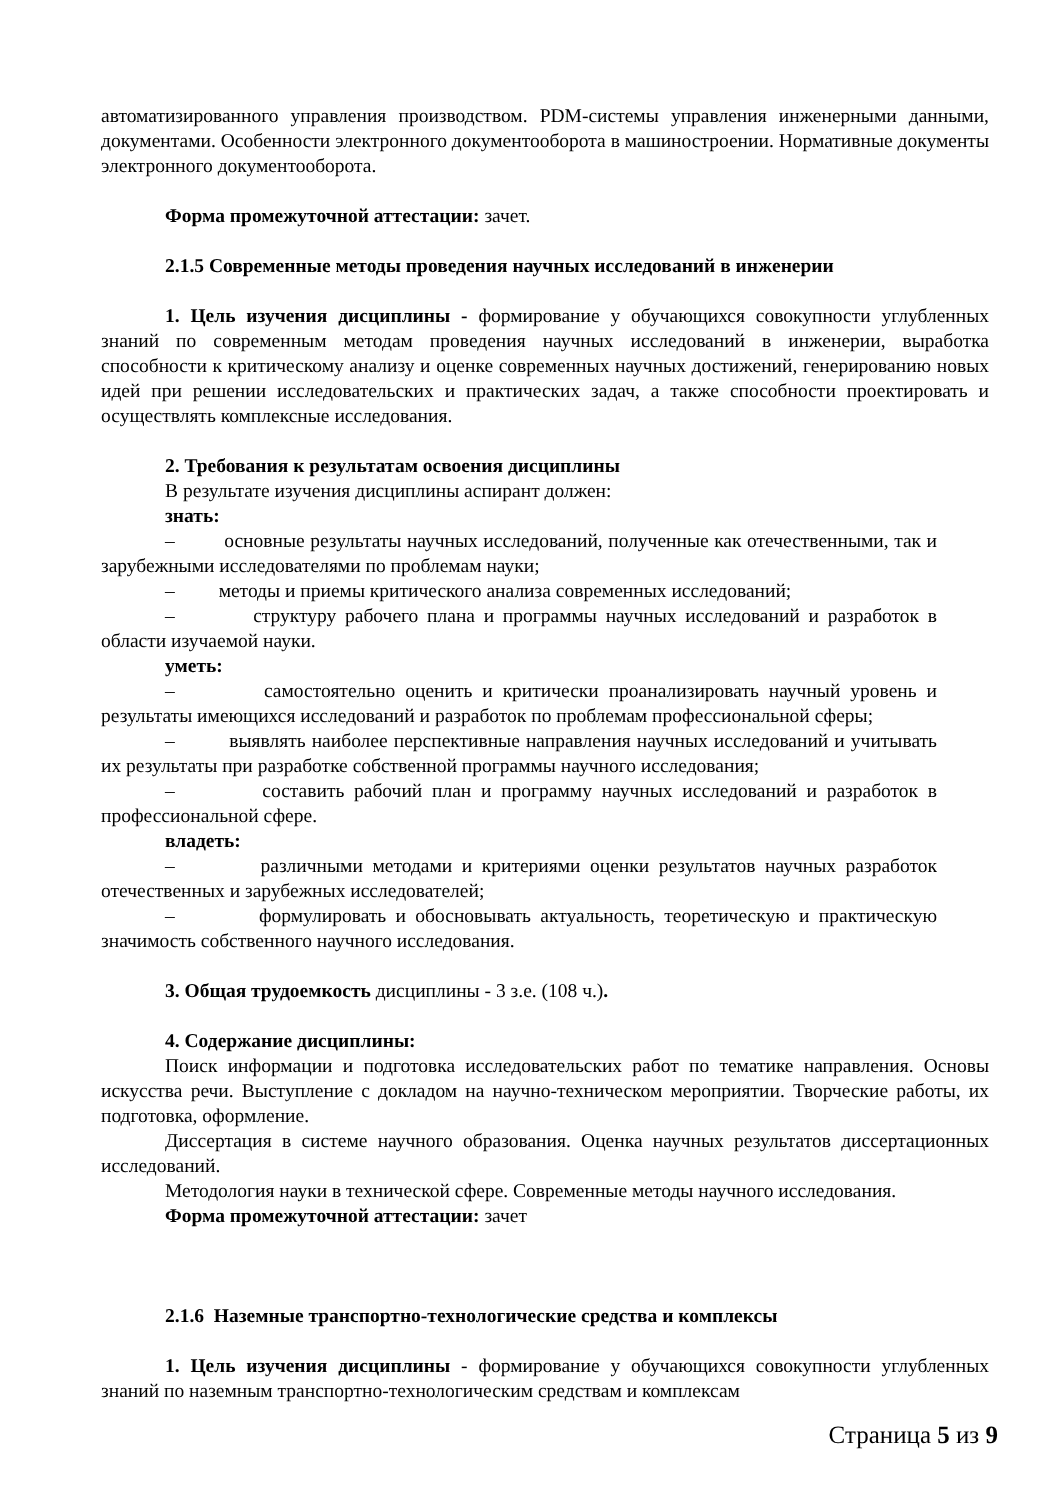автоматизированного управления производством. PDM-системы управления инженерными данными, документами. Особенности электронного документооборота в машиностроении. Нормативные документы электронного документооборота.
Форма промежуточной аттестации: зачет.
2.1.5 Современные методы проведения научных исследований в инженерии
1. Цель изучения дисциплины - формирование у обучающихся совокупности углубленных знаний по современным методам проведения научных исследований в инженерии, выработка способности к критическому анализу и оценке современных научных достижений, генерированию новых идей при решении исследовательских и практических задач, а также способности проектировать и осуществлять комплексные исследования.
2. Требования к результатам освоения дисциплины
В результате изучения дисциплины аспирант должен:
знать:
– основные результаты научных исследований, полученные как отечественными, так и зарубежными исследователями по проблемам науки;
– методы и приемы критического анализа современных исследований;
– структуру рабочего плана и программы научных исследований и разработок в области изучаемой науки.
уметь:
– самостоятельно оценить и критически проанализировать научный уровень и результаты имеющихся исследований и разработок по проблемам профессиональной сферы;
– выявлять наиболее перспективные направления научных исследований и учитывать их результаты при разработке собственной программы научного исследования;
– составить рабочий план и программу научных исследований и разработок в профессиональной сфере.
владеть:
– различными методами и критериями оценки результатов научных разработок отечественных и зарубежных исследователей;
– формулировать и обосновывать актуальность, теоретическую и практическую значимость собственного научного исследования.
3. Общая трудоемкость дисциплины - 3 з.е. (108 ч.).
4. Содержание дисциплины:
Поиск информации и подготовка исследовательских работ по тематике направления. Основы искусства речи. Выступление с докладом на научно-техническом мероприятии. Творческие работы, их подготовка, оформление.
Диссертация в системе научного образования. Оценка научных результатов диссертационных исследований.
Методология науки в технической сфере. Современные методы научного исследования.
Форма промежуточной аттестации: зачет
2.1.6 Наземные транспортно-технологические средства и комплексы
1. Цель изучения дисциплины - формирование у обучающихся совокупности углубленных знаний по наземным транспортно-технологическим средствам и комплексам
Страница 5 из 9